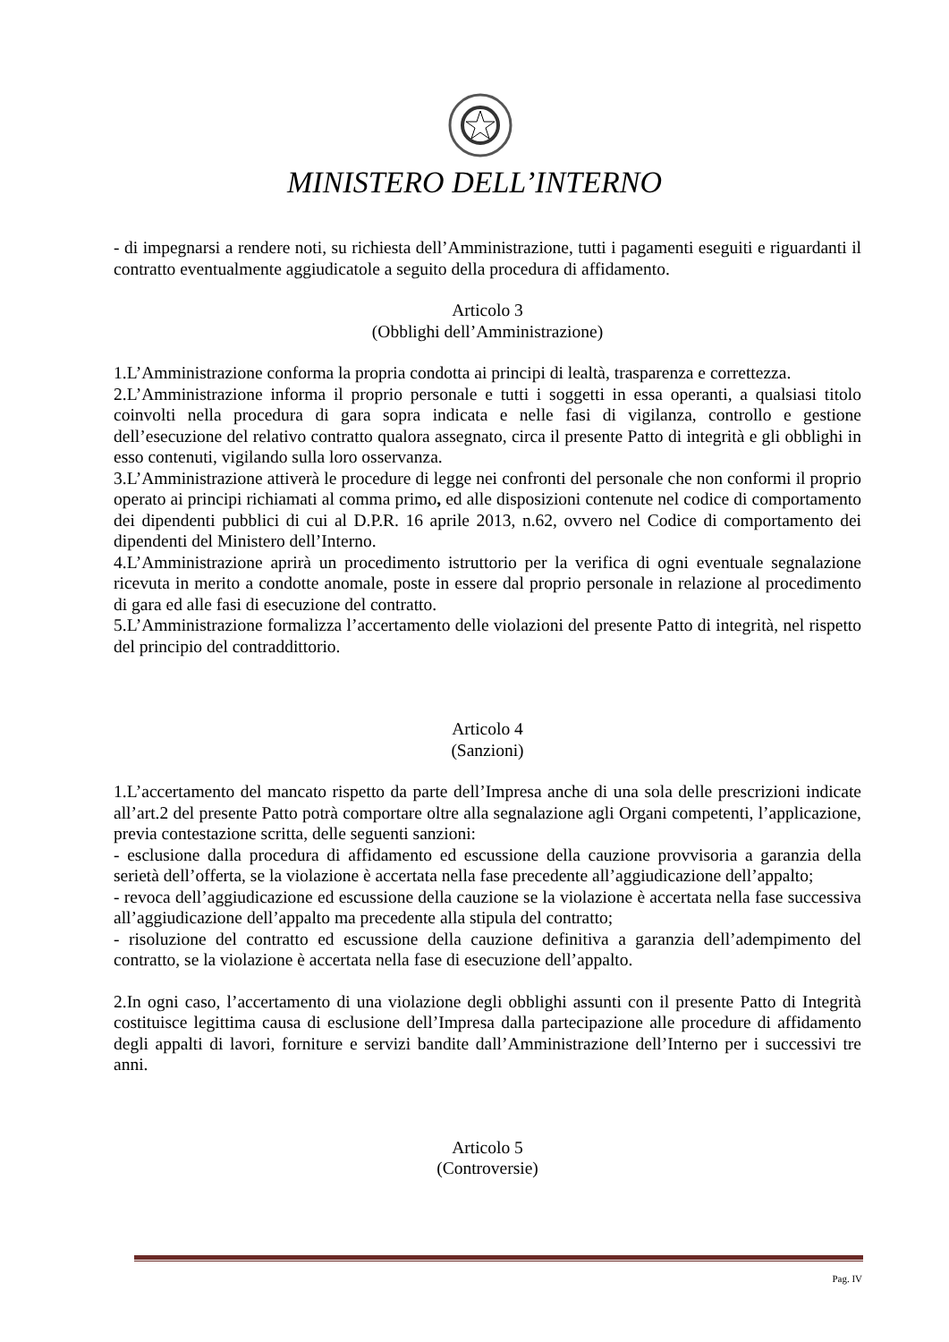MINISTERO DELL’INTERNO
- di impegnarsi a rendere noti, su richiesta dell’Amministrazione, tutti i pagamenti eseguiti e riguardanti il contratto eventualmente aggiudicatole a seguito della procedura di affidamento.
Articolo 3
(Obblighi dell’Amministrazione)
1.L’Amministrazione conforma la propria condotta ai principi di lealtà, trasparenza e correttezza.
2.L’Amministrazione informa il proprio personale e tutti i soggetti in essa operanti, a qualsiasi titolo coinvolti nella procedura di gara sopra indicata e nelle fasi di vigilanza, controllo e gestione dell’esecuzione del relativo contratto qualora assegnato, circa il presente Patto di integrità e gli obblighi in esso contenuti, vigilando sulla loro osservanza.
3.L’Amministrazione attiverà le procedure di legge nei confronti del personale che non conformi il proprio operato ai principi richiamati al comma primo, ed alle disposizioni contenute nel codice di comportamento dei dipendenti pubblici di cui al D.P.R. 16 aprile 2013, n.62, ovvero nel Codice di comportamento dei dipendenti del Ministero dell’Interno.
4.L’Amministrazione aprirà un procedimento istruttorio per la verifica di ogni eventuale segnalazione ricevuta in merito a condotte anomale, poste in essere dal proprio personale in relazione al procedimento di gara ed alle fasi di esecuzione del contratto.
5.L’Amministrazione formalizza l’accertamento delle violazioni del presente Patto di integrità, nel rispetto del principio del contraddittorio.
Articolo 4
(Sanzioni)
1.L’accertamento del mancato rispetto da parte dell’Impresa anche di una sola delle prescrizioni indicate all’art.2 del presente Patto potrà comportare oltre alla segnalazione agli Organi competenti, l’applicazione, previa contestazione scritta, delle seguenti sanzioni:
- esclusione dalla procedura di affidamento ed escussione della cauzione provvisoria a garanzia della serietà dell’offerta, se la violazione è accertata nella fase precedente all’aggiudicazione dell’appalto;
- revoca dell’aggiudicazione ed escussione della cauzione se la violazione è accertata nella fase successiva all’aggiudicazione dell’appalto ma precedente alla stipula del contratto;
- risoluzione del contratto ed escussione della cauzione definitiva a garanzia dell’adempimento del contratto, se la violazione è accertata nella fase di esecuzione dell’appalto.
2.In ogni caso, l’accertamento di una violazione degli obblighi assunti con il presente Patto di Integrità costituisce legittima causa di esclusione dell’Impresa dalla partecipazione alle procedure di affidamento degli appalti di lavori, forniture e servizi bandite dall’Amministrazione dell’Interno per i successivi tre anni.
Articolo 5
(Controversie)
Pag. IV